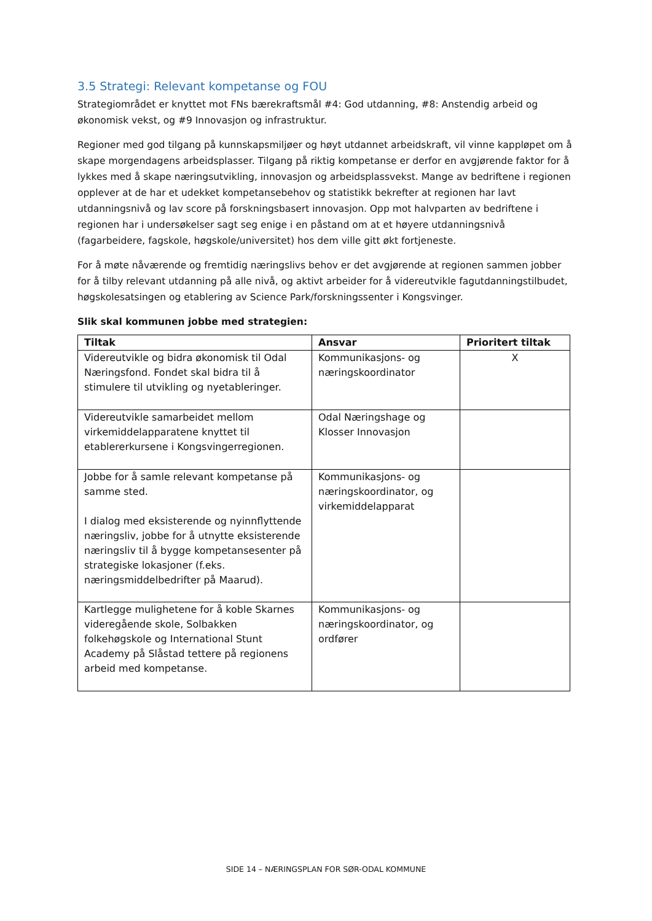3.5 Strategi: Relevant kompetanse og FOU
Strategiområdet er knyttet mot FNs bærekraftsmål #4: God utdanning, #8: Anstendig arbeid og økonomisk vekst, og #9 Innovasjon og infrastruktur.
Regioner med god tilgang på kunnskapsmiljøer og høyt utdannet arbeidskraft, vil vinne kappløpet om å skape morgendagens arbeidsplasser. Tilgang på riktig kompetanse er derfor en avgjørende faktor for å lykkes med å skape næringsutvikling, innovasjon og arbeidsplassvekst. Mange av bedriftene i regionen opplever at de har et udekket kompetansebehov og statistikk bekrefter at regionen har lavt utdanningsnivå og lav score på forskningsbasert innovasjon. Opp mot halvparten av bedriftene i regionen har i undersøkelser sagt seg enige i en påstand om at et høyere utdanningsnivå (fagarbeidere, fagskole, høgskole/universitet) hos dem ville gitt økt fortjeneste.
For å møte nåværende og fremtidig næringslivs behov er det avgjørende at regionen sammen jobber for å tilby relevant utdanning på alle nivå, og aktivt arbeider for å videreutvikle fagutdanningstilbudet, høgskolesatsingen og etablering av Science Park/forskningssenter i Kongsvinger.
Slik skal kommunen jobbe med strategien:
| Tiltak | Ansvar | Prioritert tiltak |
| --- | --- | --- |
| Videreutvikle og bidra økonomisk til Odal Næringsfond. Fondet skal bidra til å stimulere til utvikling og nyetableringer. | Kommunikasjons- og næringskoordinator | X |
| Videreutvikle samarbeidet mellom virkemiddelapparatene knyttet til etablererkursene i Kongsvingerregionen. | Odal Næringshage og Klosser Innovasjon | |
| Jobbe for å samle relevant kompetanse på samme sted. I dialog med eksisterende og nyinnflyttende næringsliv, jobbe for å utnytte eksisterende næringsliv til å bygge kompetansesenter på strategiske lokasjoner (f.eks. næringsmiddelbedrifter på Maarud). | Kommunikasjons- og næringskoordinator, og virkemiddelapparat | |
| Kartlegge mulighetene for å koble Skarnes videregående skole, Solbakken folkehøgskole og International Stunt Academy på Slåstad tettere på regionens arbeid med kompetanse. | Kommunikasjons- og næringskoordinator, og ordfører | |
SIDE 14 – NÆRINGSPLAN FOR SØR-ODAL KOMMUNE